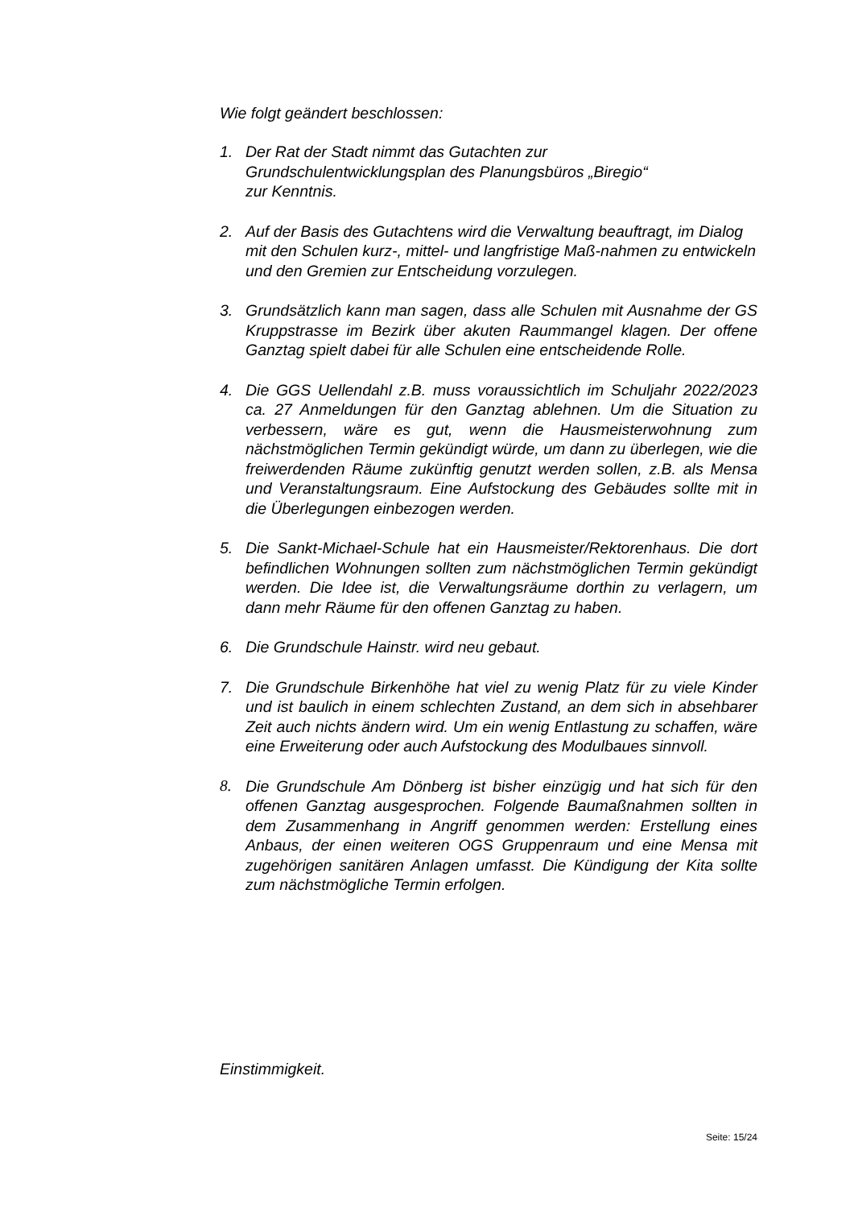Wie folgt geändert beschlossen:
1. Der Rat der Stadt nimmt das Gutachten zur
Grundschulentwicklungsplan des Planungsbüros „Biregio“
zur Kenntnis.
2. Auf der Basis des Gutachtens wird die Verwaltung beauftragt, im Dialog mit den Schulen kurz-, mittel- und langfristige Maß-nahmen zu entwickeln und den Gremien zur Entscheidung vorzulegen.
3. Grundsätzlich kann man sagen, dass alle Schulen mit Ausnahme der GS Kruppstrasse im Bezirk über akuten Raummangel klagen. Der offene Ganztag spielt dabei für alle Schulen eine entscheidende Rolle.
4. Die GGS Uellendahl z.B. muss voraussichtlich im Schuljahr 2022/2023 ca. 27 Anmeldungen für den Ganztag ablehnen. Um die Situation zu verbessern, wäre es gut, wenn die Hausmeisterwohnung zum nächstmöglichen Termin gekündigt würde, um dann zu überlegen, wie die freiwerdenden Räume zukünftig genutzt werden sollen, z.B. als Mensa und Veranstaltungsraum. Eine Aufstockung des Gebäudes sollte mit in die Überlegungen einbezogen werden.
5. Die Sankt-Michael-Schule hat ein Hausmeister/Rektorenhaus. Die dort befindlichen Wohnungen sollten zum nächstmöglichen Termin gekündigt werden. Die Idee ist, die Verwaltungsräume dorthin zu verlagern, um dann mehr Räume für den offenen Ganztag zu haben.
6. Die Grundschule Hainstr. wird neu gebaut.
7. Die Grundschule Birkenhöhe hat viel zu wenig Platz für zu viele Kinder und ist baulich in einem schlechten Zustand, an dem sich in absehbarer Zeit auch nichts ändern wird. Um ein wenig Entlastung zu schaffen, wäre eine Erweiterung oder auch Aufstockung des Modulbaues sinnvoll.
8. Die Grundschule Am Dönberg ist bisher einzügig und hat sich für den offenen Ganztag ausgesprochen. Folgende Baumaßnahmen sollten in dem Zusammenhang in Angriff genommen werden: Erstellung eines Anbaus, der einen weiteren OGS Gruppenraum und eine Mensa mit zugehörigen sanitären Anlagen umfasst. Die Kündigung der Kita sollte zum nächstmögliche Termin erfolgen.
Einstimmigkeit.
Seite: 15/24